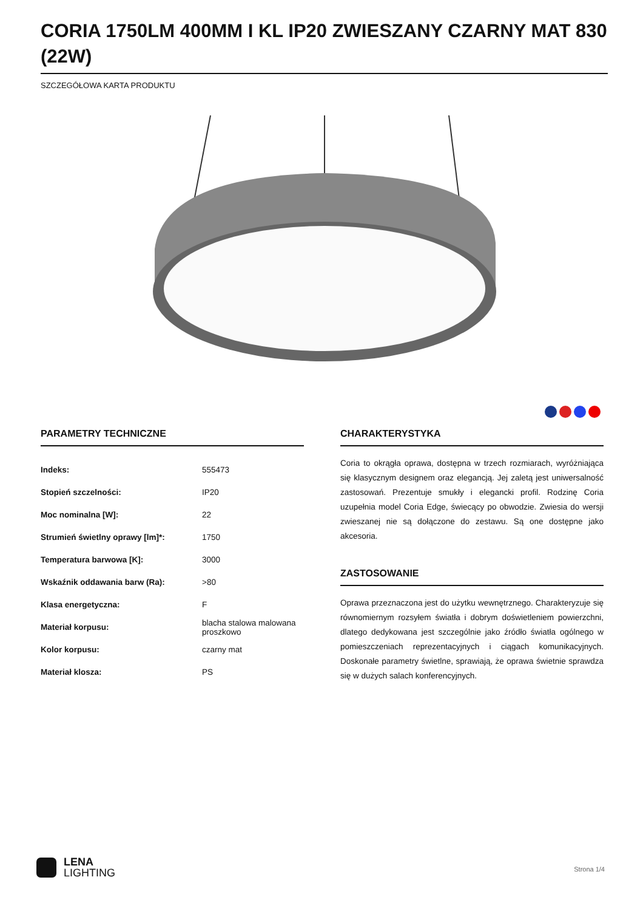CORIA 1750LM 400MM I KL IP20 ZWIESZANY CZARNY MAT 830 (22W)
SZCZEGÓŁOWA KARTA PRODUKTU
PARAMETRY TECHNICZNE
| Indeks: | 555473 |
| Stopień szczelności: | IP20 |
| Moc nominalna [W]: | 22 |
| Strumień świetlny oprawy [lm]*: | 1750 |
| Temperatura barwowa [K]: | 3000 |
| Wskaźnik oddawania barw (Ra): | >80 |
| Klasa energetyczna: | F |
| Materiał korpusu: | blacha stalowa malowana proszkowo |
| Kolor korpusu: | czarny mat |
| Materiał klosza: | PS |
CHARAKTERYSTYKA
Coria to okrągła oprawa, dostępna w trzech rozmiarach, wyróżniająca się klasycznym designem oraz elegancją. Jej zaletą jest uniwersalność zastosowań. Prezentuje smukły i elegancki profil. Rodzinę Coria uzupełnia model Coria Edge, świecący po obwodzie. Zwiesia do wersji zwieszanej nie są dołączone do zestawu. Są one dostępne jako akcesoria.
ZASTOSOWANIE
Oprawa przeznaczona jest do użytku wewnętrznego. Charakteryzuje się równomiernym rozsyłem światła i dobrym doświetleniem powierzchni, dlatego dedykowana jest szczególnie jako źródło światła ogólnego w pomieszczeniach reprezentacyjnych i ciągach komunikacyjnych. Doskonałe parametry świetlne, sprawiają, że oprawa świetnie sprawdza się w dużych salach konferencyjnych.
LENA
LIGHTING
Strona 1/4